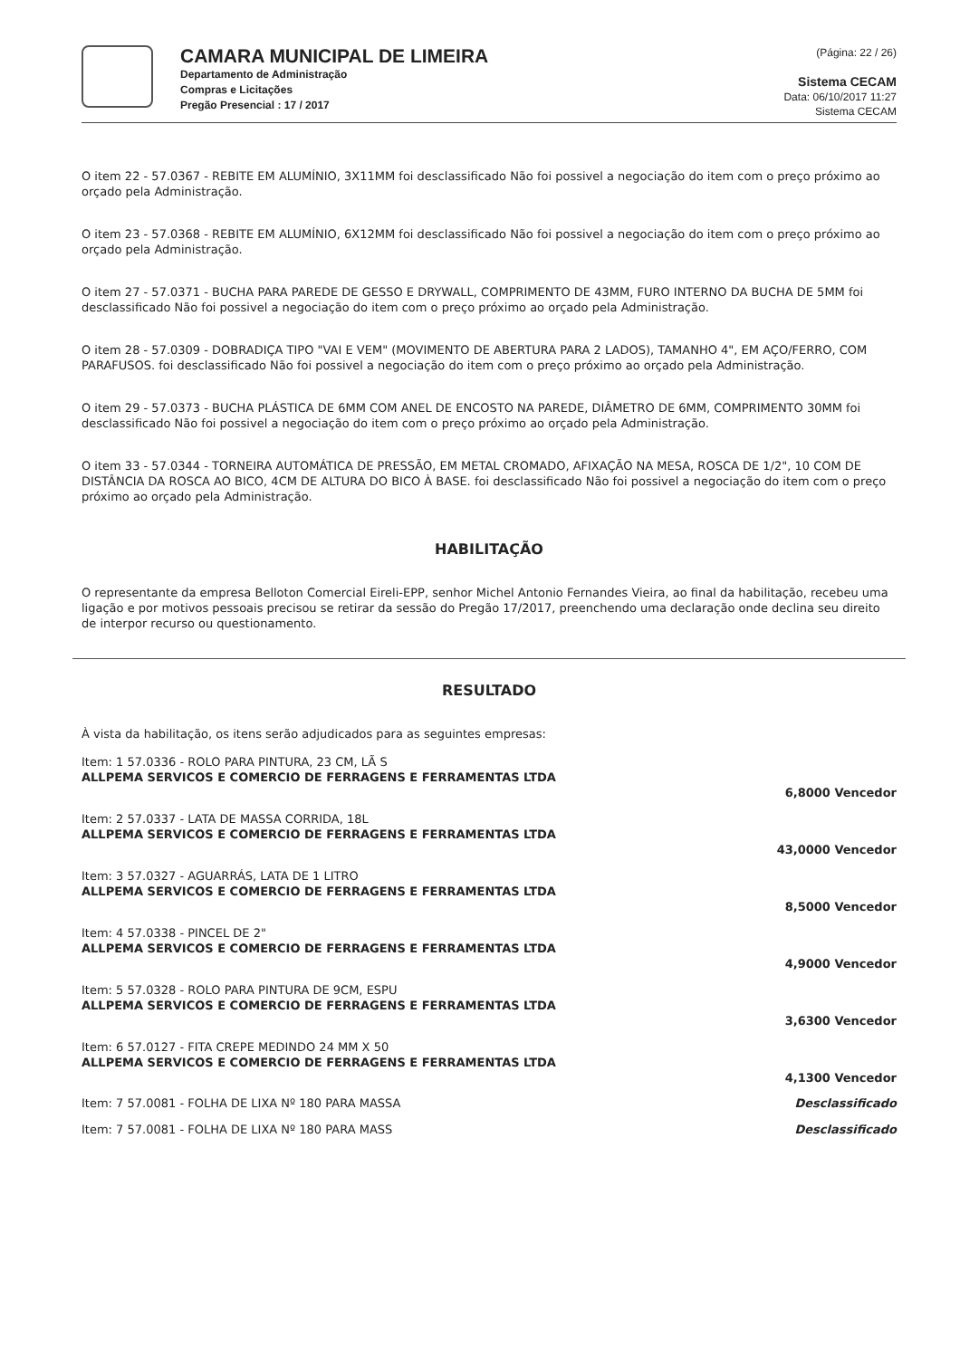CAMARA MUNICIPAL DE LIMEIRA
Departamento de Administração
Compras e Licitações
Pregão Presencial : 17 / 2017
(Página: 22 / 26)
Sistema CECAM
Data: 06/10/2017 11:27
Sistema CECAM
O item 22 - 57.0367 - REBITE EM ALUMÍNIO, 3X11MM foi desclassificado Não foi possivel a negociação do item com o preço próximo ao orçado pela Administração.
O item 23 - 57.0368 - REBITE EM ALUMÍNIO, 6X12MM foi desclassificado Não foi possivel a negociação do item com o preço próximo ao orçado pela Administração.
O item 27 - 57.0371 - BUCHA PARA PAREDE DE GESSO E DRYWALL, COMPRIMENTO DE 43MM, FURO INTERNO DA BUCHA DE 5MM foi desclassificado Não foi possivel a negociação do item com o preço próximo ao orçado pela Administração.
O item 28 - 57.0309 - DOBRADIÇA TIPO "VAI E VEM" (MOVIMENTO DE ABERTURA PARA 2 LADOS), TAMANHO 4", EM AÇO/FERRO, COM PARAFUSOS. foi desclassificado Não foi possivel a negociação do item com o preço próximo ao orçado pela Administração.
O item 29 - 57.0373 - BUCHA PLÁSTICA DE 6MM COM ANEL DE ENCOSTO NA PAREDE, DIÂMETRO DE 6MM, COMPRIMENTO 30MM foi desclassificado Não foi possivel a negociação do item com o preço próximo ao orçado pela Administração.
O item 33 - 57.0344 - TORNEIRA AUTOMÁTICA DE PRESSÃO, EM METAL CROMADO, AFIXAÇÃO NA MESA, ROSCA DE 1/2", 10 COM DE DISTÂNCIA DA ROSCA AO BICO, 4CM DE ALTURA DO BICO À BASE. foi desclassificado Não foi possivel a negociação do item com o preço próximo ao orçado pela Administração.
HABILITAÇÃO
O representante da empresa Belloton Comercial Eireli-EPP, senhor Michel Antonio Fernandes Vieira, ao final da habilitação, recebeu uma ligação e por motivos pessoais precisou se retirar da sessão do Pregão 17/2017, preenchendo uma declaração onde declina seu direito de interpor recurso ou questionamento.
RESULTADO
À vista da habilitação, os itens serão adjudicados para as seguintes empresas:
Item: 1 57.0336 - ROLO PARA PINTURA, 23 CM, LÃ S
ALLPEMA SERVICOS E COMERCIO DE FERRAGENS E FERRAMENTAS LTDA
6,8000 Vencedor
Item: 2 57.0337 - LATA DE MASSA CORRIDA, 18L
ALLPEMA SERVICOS E COMERCIO DE FERRAGENS E FERRAMENTAS LTDA
43,0000 Vencedor
Item: 3 57.0327 - AGUARRÁS, LATA DE 1 LITRO
ALLPEMA SERVICOS E COMERCIO DE FERRAGENS E FERRAMENTAS LTDA
8,5000 Vencedor
Item: 4 57.0338 - PINCEL DE 2"
ALLPEMA SERVICOS E COMERCIO DE FERRAGENS E FERRAMENTAS LTDA
4,9000 Vencedor
Item: 5 57.0328 - ROLO PARA PINTURA DE 9CM, ESPU
ALLPEMA SERVICOS E COMERCIO DE FERRAGENS E FERRAMENTAS LTDA
3,6300 Vencedor
Item: 6 57.0127 - FITA CREPE MEDINDO 24 MM X 50
ALLPEMA SERVICOS E COMERCIO DE FERRAGENS E FERRAMENTAS LTDA
4,1300 Vencedor
Item: 7 57.0081 - FOLHA DE LIXA Nº 180 PARA MASSA Desclassificado
Item: 7 57.0081 - FOLHA DE LIXA Nº 180 PARA MASS Desclassificado